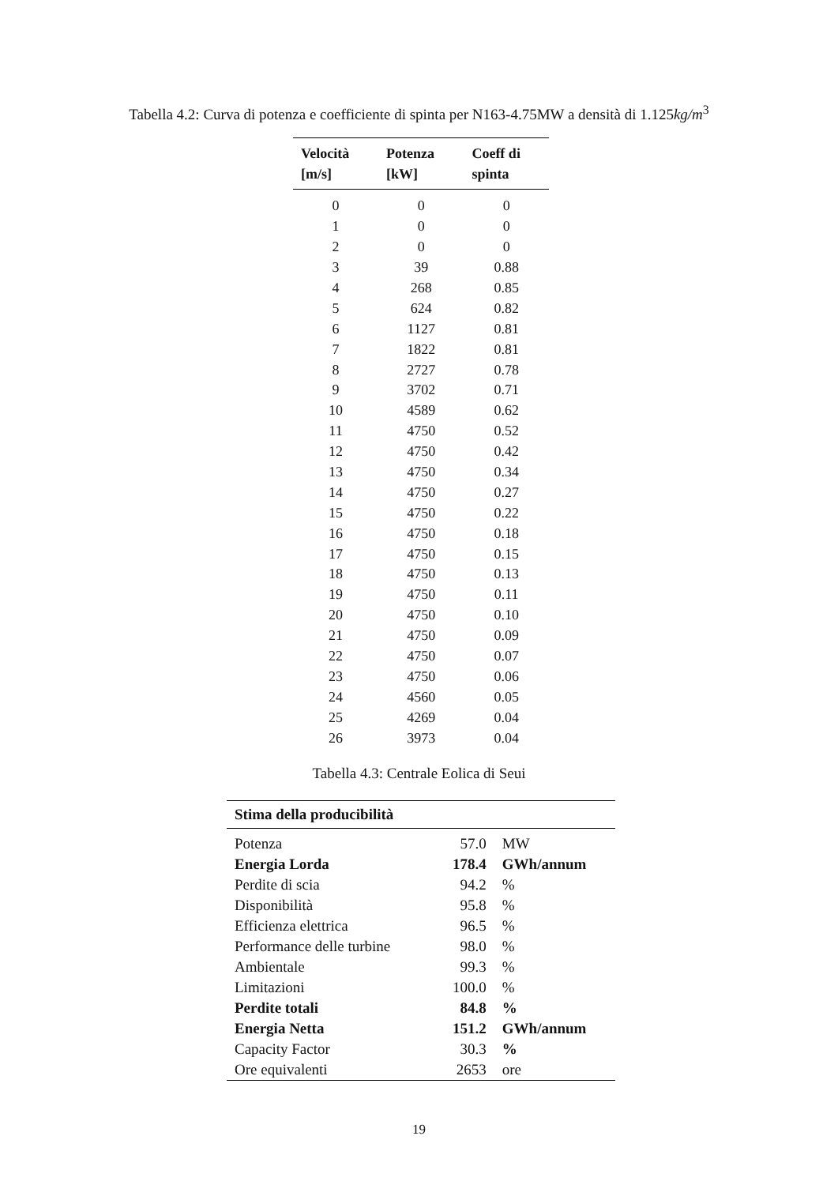Tabella 4.2: Curva di potenza e coefficiente di spinta per N163-4.75MW a densità di 1.125kg/m<sup>3</sup>
| Velocità [m/s] | Potenza [kW] | Coeff di spinta |
| --- | --- | --- |
| 0 | 0 | 0 |
| 1 | 0 | 0 |
| 2 | 0 | 0 |
| 3 | 39 | 0.88 |
| 4 | 268 | 0.85 |
| 5 | 624 | 0.82 |
| 6 | 1127 | 0.81 |
| 7 | 1822 | 0.81 |
| 8 | 2727 | 0.78 |
| 9 | 3702 | 0.71 |
| 10 | 4589 | 0.62 |
| 11 | 4750 | 0.52 |
| 12 | 4750 | 0.42 |
| 13 | 4750 | 0.34 |
| 14 | 4750 | 0.27 |
| 15 | 4750 | 0.22 |
| 16 | 4750 | 0.18 |
| 17 | 4750 | 0.15 |
| 18 | 4750 | 0.13 |
| 19 | 4750 | 0.11 |
| 20 | 4750 | 0.10 |
| 21 | 4750 | 0.09 |
| 22 | 4750 | 0.07 |
| 23 | 4750 | 0.06 |
| 24 | 4560 | 0.05 |
| 25 | 4269 | 0.04 |
| 26 | 3973 | 0.04 |
Tabella 4.3: Centrale Eolica di Seui
| Stima della producibilità | | |
| --- | --- | --- |
| Potenza | 57.0 | MW |
| Energia Lorda | 178.4 | GWh/annum |
| Perdite di scia | 94.2 | % |
| Disponibilità | 95.8 | % |
| Efficienza elettrica | 96.5 | % |
| Performance delle turbine | 98.0 | % |
| Ambientale | 99.3 | % |
| Limitazioni | 100.0 | % |
| Perdite totali | 84.8 | % |
| Energia Netta | 151.2 | GWh/annum |
| Capacity Factor | 30.3 | % |
| Ore equivalenti | 2653 | ore |
19